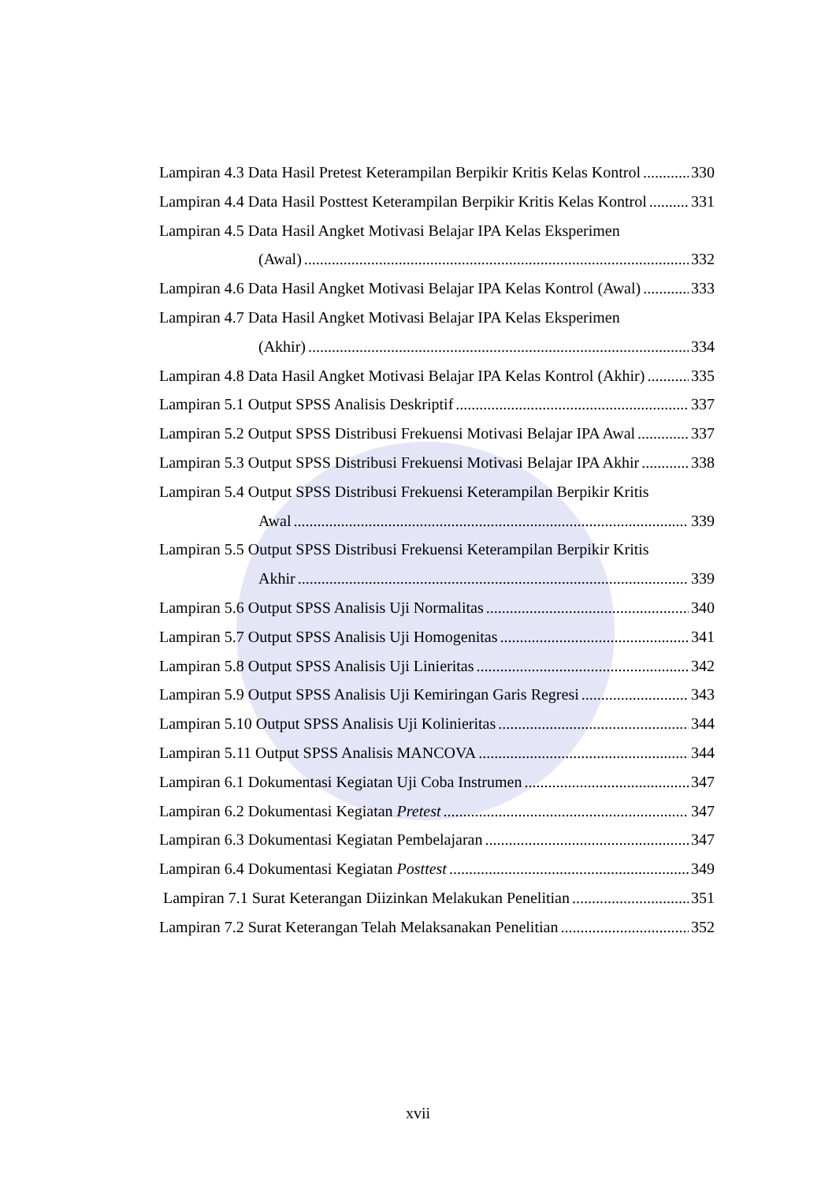Lampiran 4.3 Data Hasil Pretest Keterampilan Berpikir Kritis Kelas Kontrol 330
Lampiran 4.4 Data Hasil Posttest Keterampilan Berpikir Kritis Kelas Kontrol 331
Lampiran 4.5 Data Hasil Angket Motivasi Belajar IPA Kelas Eksperimen
(Awal) 332
Lampiran 4.6 Data Hasil Angket Motivasi Belajar IPA Kelas Kontrol (Awal) 333
Lampiran 4.7 Data Hasil Angket Motivasi Belajar IPA Kelas Eksperimen
(Akhir) 334
Lampiran 4.8 Data Hasil Angket Motivasi Belajar IPA Kelas Kontrol (Akhir) 335
Lampiran 5.1 Output SPSS Analisis Deskriptif 337
Lampiran 5.2 Output SPSS Distribusi Frekuensi Motivasi Belajar IPA Awal 337
Lampiran 5.3 Output SPSS Distribusi Frekuensi Motivasi Belajar IPA Akhir 338
Lampiran 5.4 Output SPSS Distribusi Frekuensi Keterampilan Berpikir Kritis
Awal 339
Lampiran 5.5 Output SPSS Distribusi Frekuensi Keterampilan Berpikir Kritis
Akhir 339
Lampiran 5.6 Output SPSS Analisis Uji Normalitas 340
Lampiran 5.7 Output SPSS Analisis Uji Homogenitas 341
Lampiran 5.8 Output SPSS Analisis Uji Linieritas 342
Lampiran 5.9 Output SPSS Analisis Uji Kemiringan Garis Regresi 343
Lampiran 5.10 Output SPSS Analisis Uji Kolinieritas 344
Lampiran 5.11 Output SPSS Analisis MANCOVA 344
Lampiran 6.1 Dokumentasi Kegiatan Uji Coba Instrumen 347
Lampiran 6.2 Dokumentasi Kegiatan Pretest 347
Lampiran 6.3 Dokumentasi Kegiatan Pembelajaran 347
Lampiran 6.4 Dokumentasi Kegiatan Posttest 349
Lampiran 7.1 Surat Keterangan Diizinkan Melakukan Penelitian 351
Lampiran 7.2 Surat Keterangan Telah Melaksanakan Penelitian 352
xvii